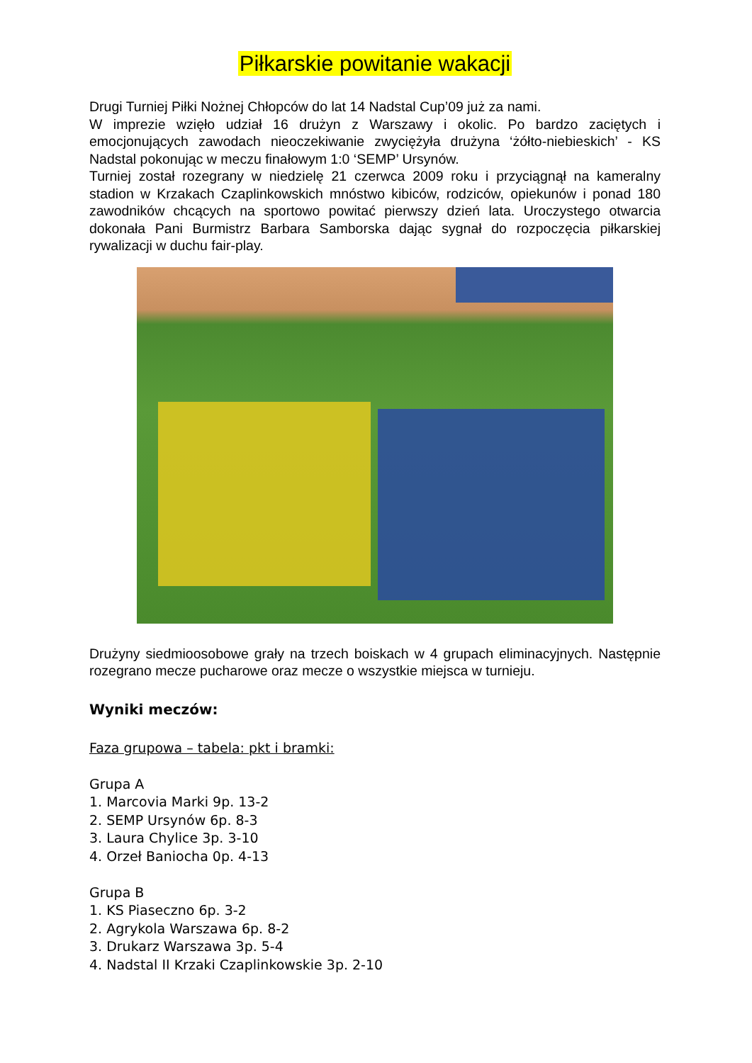Piłkarskie powitanie wakacji
Drugi Turniej Piłki Nożnej Chłopców do lat 14 Nadstal Cup’09 już za nami.
W imprezie wzięło udział 16 drużyn z Warszawy i okolic. Po bardzo zaciętych i emocjonujących zawodach nieoczekiwanie zwyciężyła drużyna ‘żółto-niebieskich’ - KS Nadstal pokonując w meczu finałowym 1:0 ‘SEMP’ Ursynów.
Turniej został rozegrany w niedzielę 21 czerwca 2009 roku i przyciągnął na kameralny stadion w Krzakach Czaplinkowskich mnóstwo kibiców, rodziców, opiekunów i ponad 180 zawodników chcących na sportowo powitać pierwszy dzień lata. Uroczystego otwarcia dokonała Pani Burmistrz Barbara Samborska dając sygnał do rozpoczęcia piłkarskiej rywalizacji w duchu fair-play.
Drużyny siedmioosobowe grały na trzech boiskach w 4 grupach eliminacyjnych. Następnie rozegrano mecze pucharowe oraz mecze o wszystkie miejsca w turnieju.
Wyniki meczów:
Faza grupowa – tabela: pkt i bramki:
Grupa A
1. Marcovia Marki 9p. 13-2
2. SEMP Ursynów 6p. 8-3
3. Laura Chylice 3p. 3-10
4. Orzeł Baniocha 0p. 4-13
Grupa B
1. KS Piaseczno 6p. 3-2
2. Agrykola Warszawa 6p. 8-2
3. Drukarz Warszawa 3p. 5-4
4. Nadstal II Krzaki Czaplinkowskie 3p. 2-10